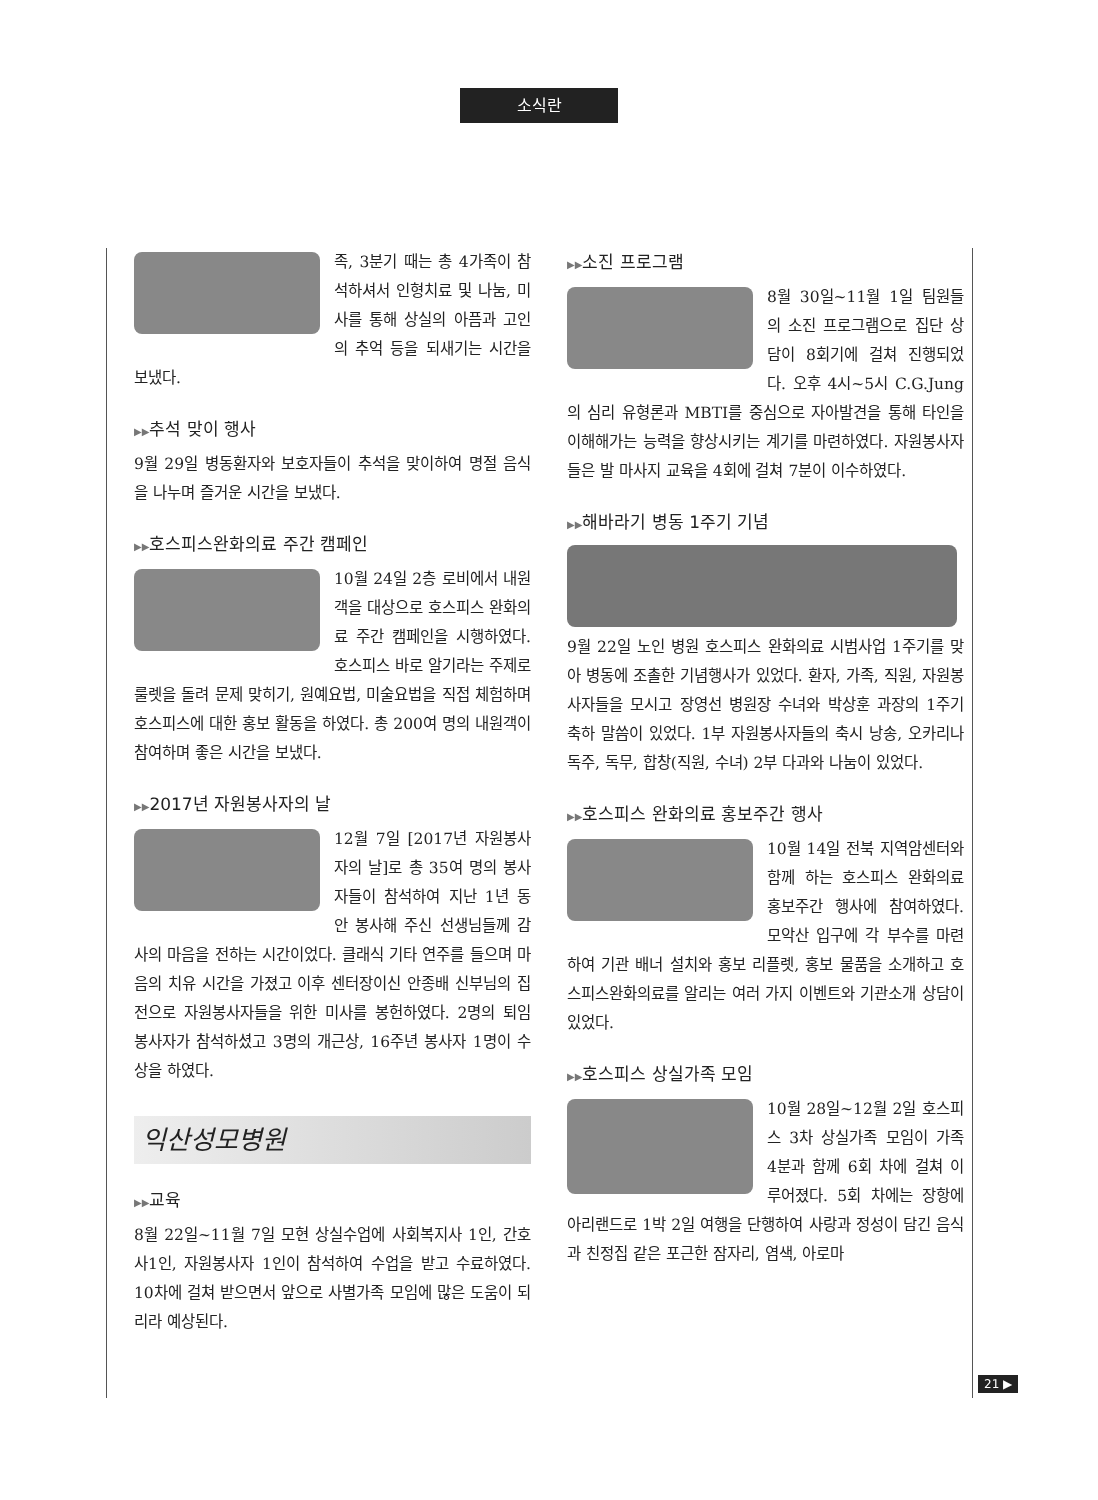소식란
족, 3분기 때는 총 4가족이 참석하셔서 인형치료 및 나눔, 미사를 통해 상실의 아픔과 고인의 추억 등을 되새기는 시간을 보냈다.
▶▶추석 맞이 행사
9월 29일 병동환자와 보호자들이 추석을 맞이하여 명절 음식을 나누며 즐거운 시간을 보냈다.
▶▶호스피스완화의료 주간 캠페인
10월 24일 2층 로비에서 내원객을 대상으로 호스피스 완화의료 주간 캠페인을 시행하였다. 호스피스 바로 알기라는 주제로 룰렛을 돌려 문제 맞히기, 원예요법, 미술요법을 직접 체험하며 호스피스에 대한 홍보 활동을 하였다. 총 200여 명의 내원객이 참여하며 좋은 시간을 보냈다.
▶▶2017년 자원봉사자의 날
12월 7일 [2017년 자원봉사자의 날]로 총 35여 명의 봉사자들이 참석하여 지난 1년 동안 봉사해 주신 선생님들께 감사의 마음을 전하는 시간이었다. 클래식 기타 연주를 들으며 마음의 치유 시간을 가졌고 이후 센터장이신 안종배 신부님의 집전으로 자원봉사자들을 위한 미사를 봉헌하였다. 2명의 퇴임 봉사자가 참석하셨고 3명의 개근상, 16주년 봉사자 1명이 수상을 하였다.
익산성모병원
▶▶교육
8월 22일~11월 7일 모현 상실수업에 사회복지사 1인, 간호사1인, 자원봉사자 1인이 참석하여 수업을 받고 수료하였다. 10차에 걸쳐 받으면서 앞으로 사별가족 모임에 많은 도움이 되리라 예상된다.
▶▶소진 프로그램
8월 30일~11월 1일 팀원들의 소진 프로그램으로 집단 상담이 8회기에 걸쳐 진행되었다. 오후 4시~5시 C.G.Jung의 심리 유형론과 MBTI를 중심으로 자아발견을 통해 타인을 이해해가는 능력을 향상시키는 계기를 마련하였다. 자원봉사자들은 발 마사지 교육을 4회에 걸쳐 7분이 이수하였다.
▶▶해바라기 병동 1주기 기념
9월 22일 노인 병원 호스피스 완화의료 시범사업 1주기를 맞아 병동에 조촐한 기념행사가 있었다. 환자, 가족, 직원, 자원봉사자들을 모시고 장영선 병원장 수녀와 박상훈 과장의 1주기 축하 말씀이 있었다. 1부 자원봉사자들의 축시 낭송, 오카리나 독주, 독무, 합창(직원, 수녀) 2부 다과와 나눔이 있었다.
▶▶호스피스 완화의료 홍보주간 행사
10월 14일 전북 지역암센터와 함께 하는 호스피스 완화의료 홍보주간 행사에 참여하였다. 모악산 입구에 각 부수를 마련하여 기관 배너 설치와 홍보 리플렛, 홍보 물품을 소개하고 호스피스완화의료를 알리는 여러 가지 이벤트와 기관소개 상담이 있었다.
▶▶호스피스 상실가족 모임
10월 28일~12월 2일 호스피스 3차 상실가족 모임이 가족 4분과 함께 6회 차에 걸쳐 이루어졌다. 5회 차에는 장항에 아리랜드로 1박 2일 여행을 단행하여 사랑과 정성이 담긴 음식과 친정집 같은 포근한 잠자리, 염색, 아로마
21 ▶